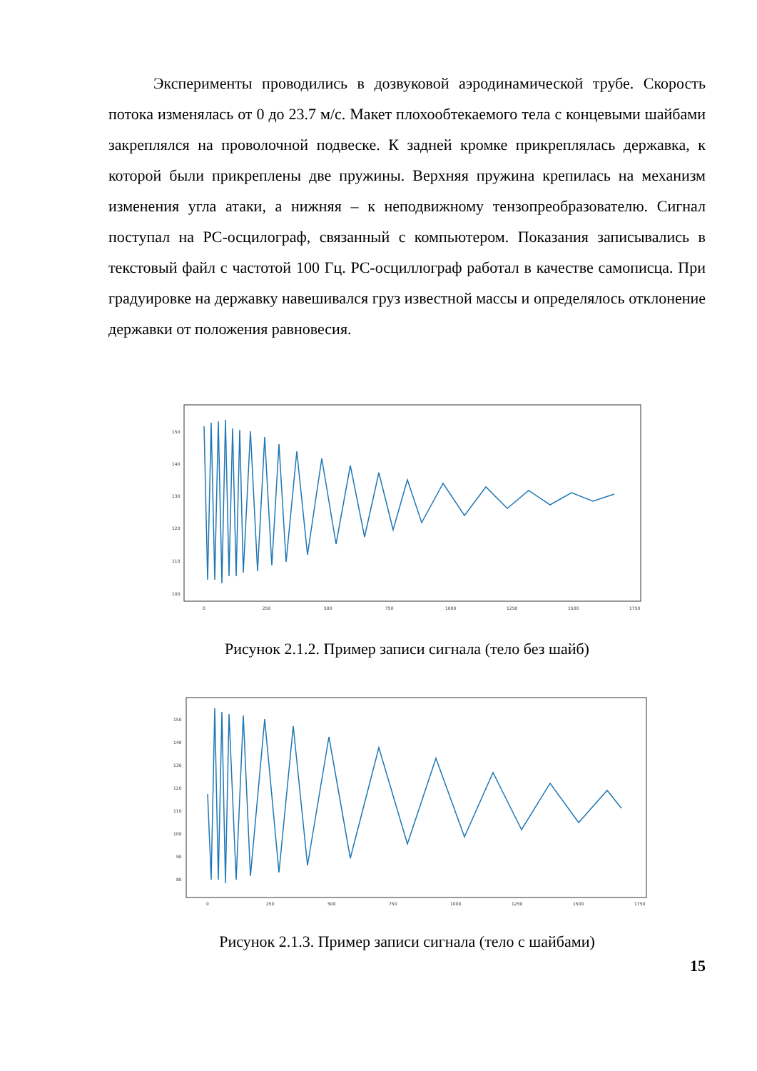Эксперименты проводились в дозвуковой аэродинамической трубе. Скорость потока изменялась от 0 до 23.7 м/с. Макет плохообтекаемого тела с концевыми шайбами закреплялся на проволочной подвеске. К задней кромке прикреплялась державка, к которой были прикреплены две пружины. Верхняя пружина крепилась на механизм изменения угла атаки, а нижняя – к неподвижному тензопреобразователю. Сигнал поступал на PC-осцилограф, связанный с компьютером. Показания записывались в текстовый файл с частотой 100 Гц. PC-осциллограф работал в качестве самописца. При градуировке на державку навешивался груз известной массы и определялось отклонение державки от положения равновесия.
150
140
130
120
110
100
0
250
500
750
1000
1250
1500
1750
Рисунок 2.1.2. Пример записи сигнала (тело без шайб)
150
140
130
120
110
100
90
80
0
250
500
750
1000
1250
1500
1750
Рисунок 2.1.3. Пример записи сигнала (тело с шайбами)
15